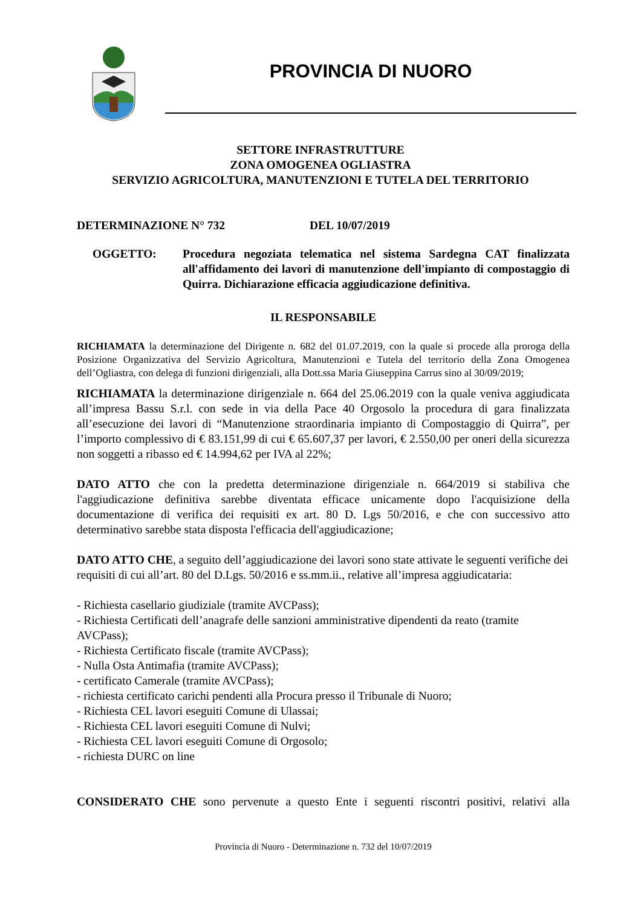PROVINCIA DI NUORO
SETTORE INFRASTRUTTURE
ZONA OMOGENEA OGLIASTRA
SERVIZIO AGRICOLTURA, MANUTENZIONI E TUTELA DEL TERRITORIO
DETERMINAZIONE N° 732 DEL 10/07/2019
OGGETTO: Procedura negoziata telematica nel sistema Sardegna CAT finalizzata all'affidamento dei lavori di manutenzione dell'impianto di compostaggio di Quirra. Dichiarazione efficacia aggiudicazione definitiva.
IL RESPONSABILE
RICHIAMATA la determinazione del Dirigente n. 682 del 01.07.2019, con la quale si procede alla proroga della Posizione Organizzativa del Servizio Agricoltura, Manutenzioni e Tutela del territorio della Zona Omogenea dell’Ogliastra, con delega di funzioni dirigenziali, alla Dott.ssa Maria Giuseppina Carrus sino al 30/09/2019;
RICHIAMATA la determinazione dirigenziale n. 664 del 25.06.2019 con la quale veniva aggiudicata all’impresa Bassu S.r.l. con sede in via della Pace 40 Orgosolo la procedura di gara finalizzata all’esecuzione dei lavori di “Manutenzione straordinaria impianto di Compostaggio di Quirra”, per l’importo complessivo di € 83.151,99 di cui € 65.607,37 per lavori, € 2.550,00 per oneri della sicurezza non soggetti a ribasso ed € 14.994,62 per IVA al 22%;
DATO ATTO che con la predetta determinazione dirigenziale n. 664/2019 si stabiliva che l'aggiudicazione definitiva sarebbe diventata efficace unicamente dopo l'acquisizione della documentazione di verifica dei requisiti ex art. 80 D. Lgs 50/2016, e che con successivo atto determinativo sarebbe stata disposta l'efficacia dell'aggiudicazione;
DATO ATTO CHE, a seguito dell’aggiudicazione dei lavori sono state attivate le seguenti verifiche dei requisiti di cui all’art. 80 del D.Lgs. 50/2016 e ss.mm.ii., relative all’impresa aggiudicataria:
- Richiesta casellario giudiziale (tramite AVCPass);
- Richiesta Certificati dell’anagrafe delle sanzioni amministrative dipendenti da reato (tramite AVCPass);
- Richiesta Certificato fiscale (tramite AVCPass);
- Nulla Osta Antimafia (tramite AVCPass);
- certificato Camerale (tramite AVCPass);
- richiesta certificato carichi pendenti alla Procura presso il Tribunale di Nuoro;
- Richiesta CEL lavori eseguiti Comune di Ulassai;
- Richiesta CEL lavori eseguiti Comune di Nulvi;
- Richiesta CEL lavori eseguiti Comune di Orgosolo;
- richiesta DURC on line
CONSIDERATO CHE sono pervenute a questo Ente i seguenti riscontri positivi, relativi alla
Provincia di Nuoro - Determinazione n. 732 del 10/07/2019